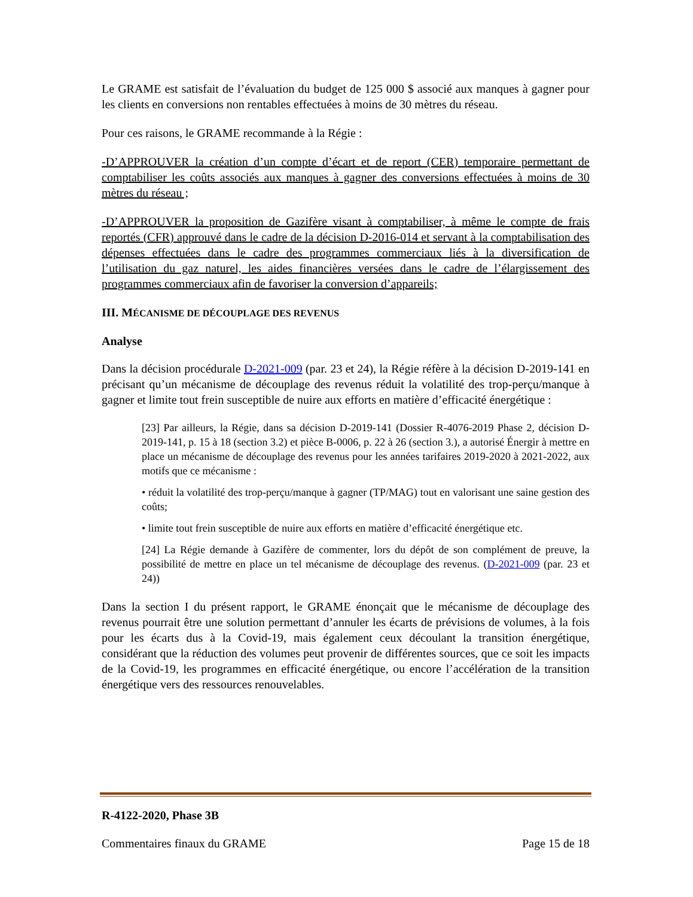Le GRAME est satisfait de l’évaluation du budget de 125 000 $ associé aux manques à gagner pour les clients en conversions non rentables effectuées à moins de 30 mètres du réseau.
Pour ces raisons, le GRAME recommande à la Régie :
-D’APPROUVER la création d’un compte d’écart et de report (CER) temporaire permettant de comptabiliser les coûts associés aux manques à gagner des conversions effectuées à moins de 30 mètres du réseau ;
-D’APPROUVER la proposition de Gazifère visant à comptabiliser, à même le compte de frais reportés (CFR) approuvé dans le cadre de la décision D-2016-014 et servant à la comptabilisation des dépenses effectuées dans le cadre des programmes commerciaux liés à la diversification de l’utilisation du gaz naturel, les aides financières versées dans le cadre de l’élargissement des programmes commerciaux afin de favoriser la conversion d’appareils;
III. MÉCANISME DE DÉCOUPLAGE DES REVENUS
Analyse
Dans la décision procédurale D-2021-009 (par. 23 et 24), la Régie réfère à la décision D-2019-141 en précisant qu’un mécanisme de découplage des revenus réduit la volatilité des trop-perçu/manque à gagner et limite tout frein susceptible de nuire aux efforts en matière d’efficacité énergétique :
[23] Par ailleurs, la Régie, dans sa décision D-2019-141 (Dossier R-4076-2019 Phase 2, décision D-2019-141, p. 15 à 18 (section 3.2) et pièce B-0006, p. 22 à 26 (section 3.), a autorisé Énergir à mettre en place un mécanisme de découplage des revenus pour les années tarifaires 2019-2020 à 2021-2022, aux motifs que ce mécanisme :
• réduit la volatilité des trop-perçu/manque à gagner (TP/MAG) tout en valorisant une saine gestion des coûts;
• limite tout frein susceptible de nuire aux efforts en matière d’efficacité énergétique etc.
[24] La Régie demande à Gazifère de commenter, lors du dépôt de son complément de preuve, la possibilité de mettre en place un tel mécanisme de découplage des revenus. (D-2021-009 (par. 23 et 24))
Dans la section I du présent rapport, le GRAME énonçait que le mécanisme de découplage des revenus pourrait être une solution permettant d’annuler les écarts de prévisions de volumes, à la fois pour les écarts dus à la Covid-19, mais également ceux découlant la transition énergétique, considérant que la réduction des volumes peut provenir de différentes sources, que ce soit les impacts de la Covid-19, les programmes en efficacité énergétique, ou encore l’accélération de la transition énergétique vers des ressources renouvelables.
R-4122-2020, Phase 3B
Commentaires finaux du GRAME Page 15 de 18